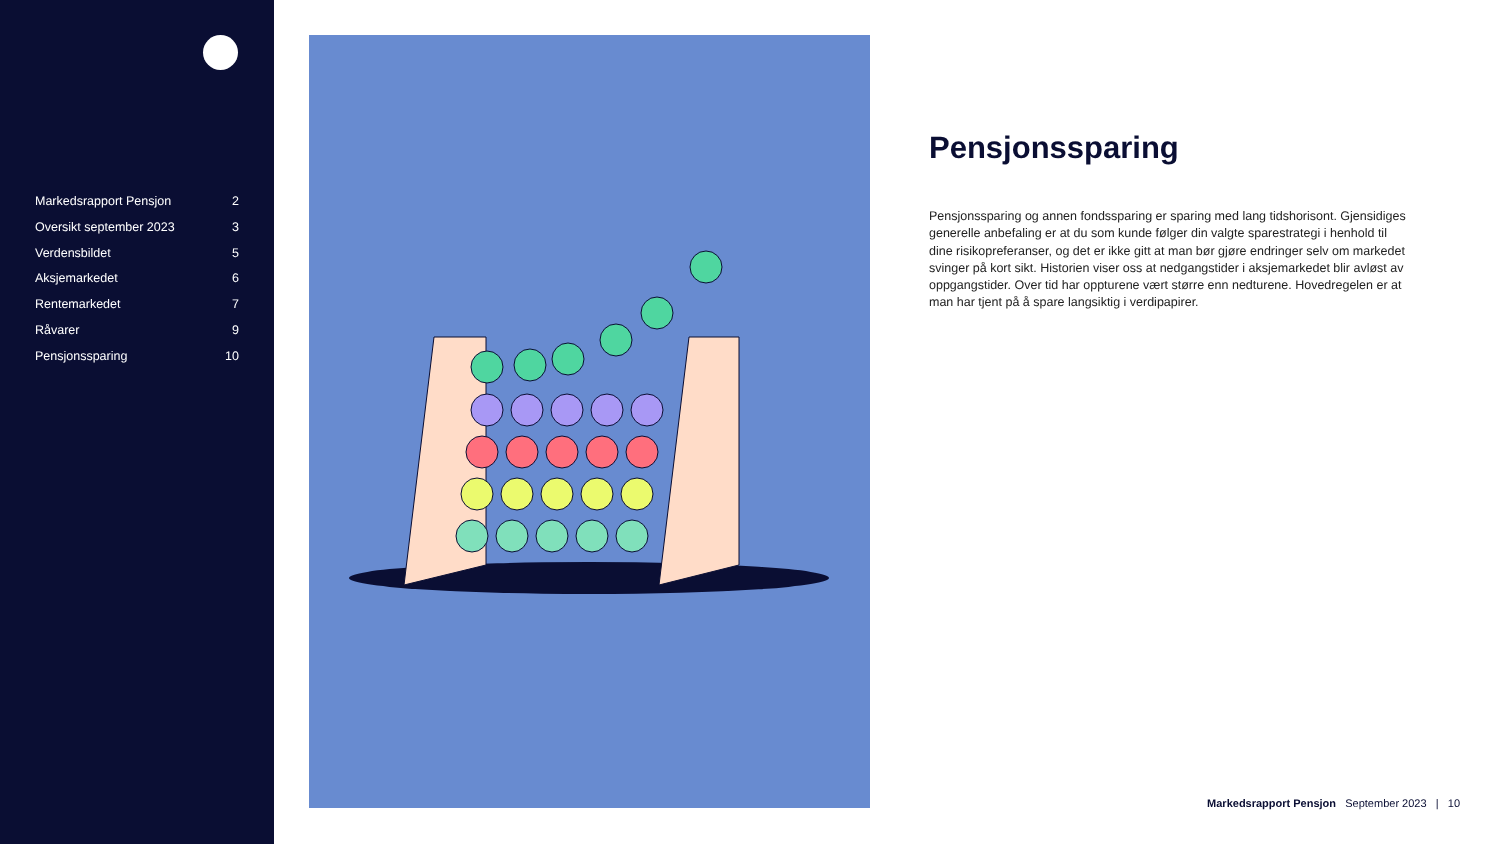Markedsrapport Pensjon 2
Oversikt september 2023 3
Verdensbildet 5
Aksjemarkedet 6
Rentemarkedet 7
Råvarer 9
Pensjonssparing 10
Pensjonssparing
Pensjonssparing og annen fondssparing er sparing med lang tidshorisont. Gjensidiges generelle anbefaling er at du som kunde følger din valgte sparestrategi i henhold til dine risikopreferanser, og det er ikke gitt at man bør gjøre endringer selv om markedet svinger på kort sikt. Historien viser oss at nedgangstider i aksjemarkedet blir avløst av oppgangstider. Over tid har oppturene vært større enn nedturene. Hovedregelen er at man har tjent på å spare langsiktig i verdipapirer.
Markedsrapport Pensjon September 2023 | 10